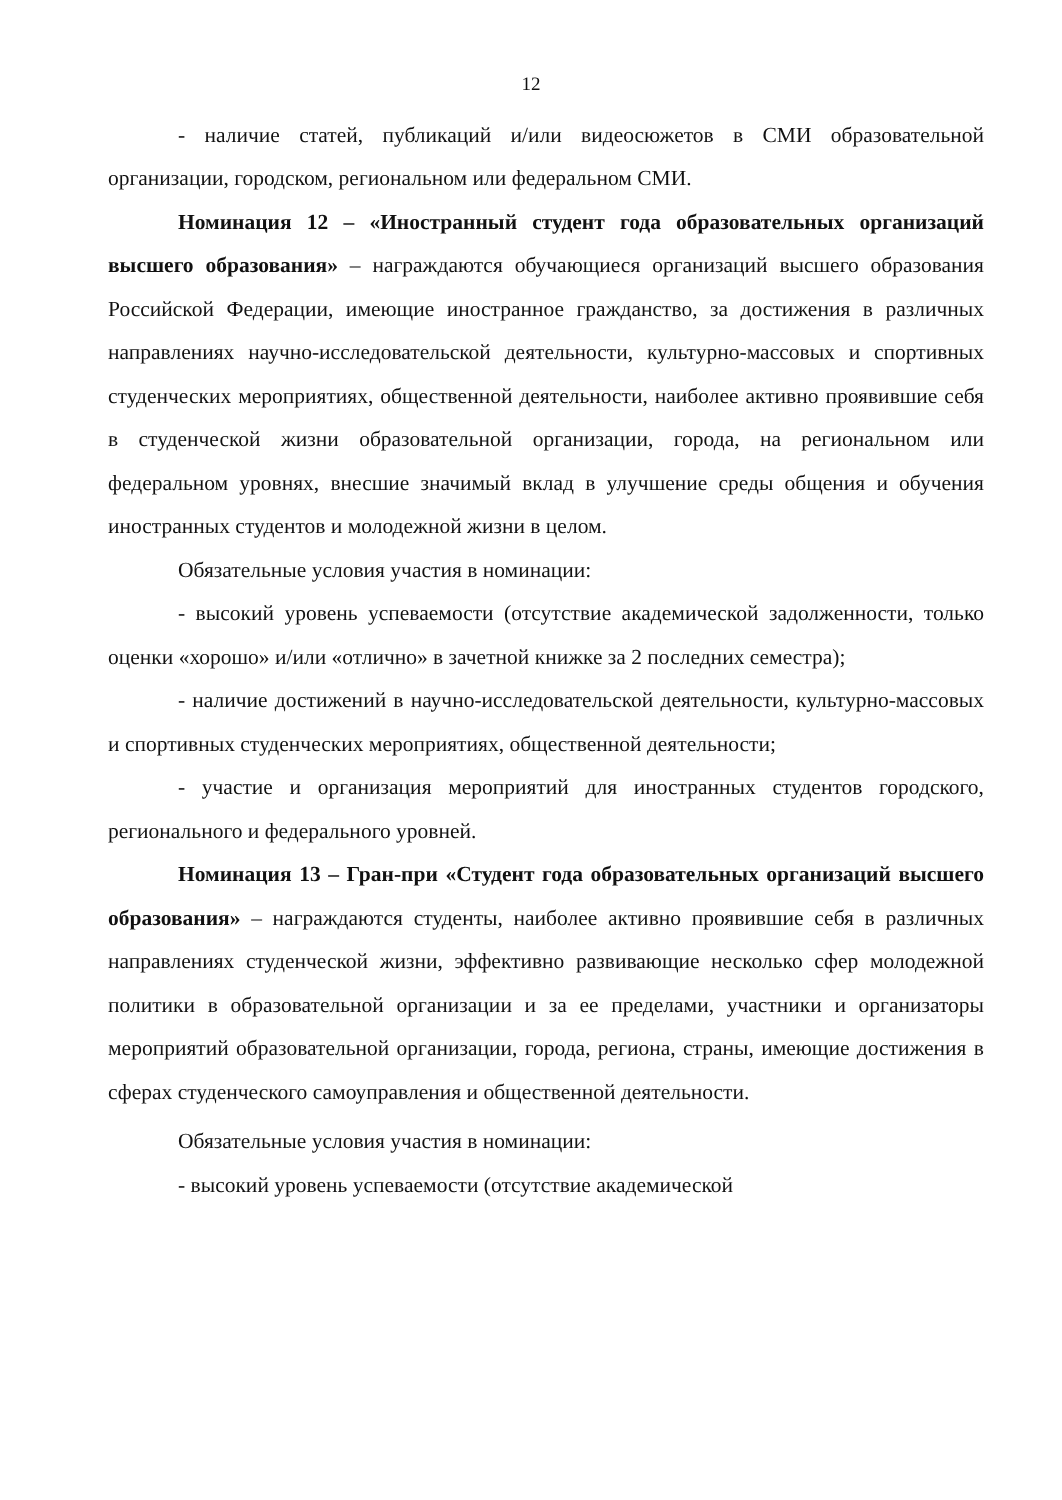12
- наличие статей, публикаций и/или видеосюжетов в СМИ образовательной организации, городском, региональном или федеральном СМИ.
Номинация 12 – «Иностранный студент года образовательных организаций высшего образования» – награждаются обучающиеся организаций высшего образования Российской Федерации, имеющие иностранное гражданство, за достижения в различных направлениях научно-исследовательской деятельности, культурно-массовых и спортивных студенческих мероприятиях, общественной деятельности, наиболее активно проявившие себя в студенческой жизни образовательной организации, города, на региональном или федеральном уровнях, внесшие значимый вклад в улучшение среды общения и обучения иностранных студентов и молодежной жизни в целом.
Обязательные условия участия в номинации:
- высокий уровень успеваемости (отсутствие академической задолженности, только оценки «хорошо» и/или «отлично» в зачетной книжке за 2 последних семестра);
- наличие достижений в научно-исследовательской деятельности, культурно-массовых и спортивных студенческих мероприятиях, общественной деятельности;
- участие и организация мероприятий для иностранных студентов городского, регионального и федерального уровней.
Номинация 13 – Гран-при «Студент года образовательных организаций высшего образования» – награждаются студенты, наиболее активно проявившие себя в различных направлениях студенческой жизни, эффективно развивающие несколько сфер молодежной политики в образовательной организации и за ее пределами, участники и организаторы мероприятий образовательной организации, города, региона, страны, имеющие достижения в сферах студенческого самоуправления и общественной деятельности.
Обязательные условия участия в номинации:
- высокий уровень успеваемости (отсутствие академической